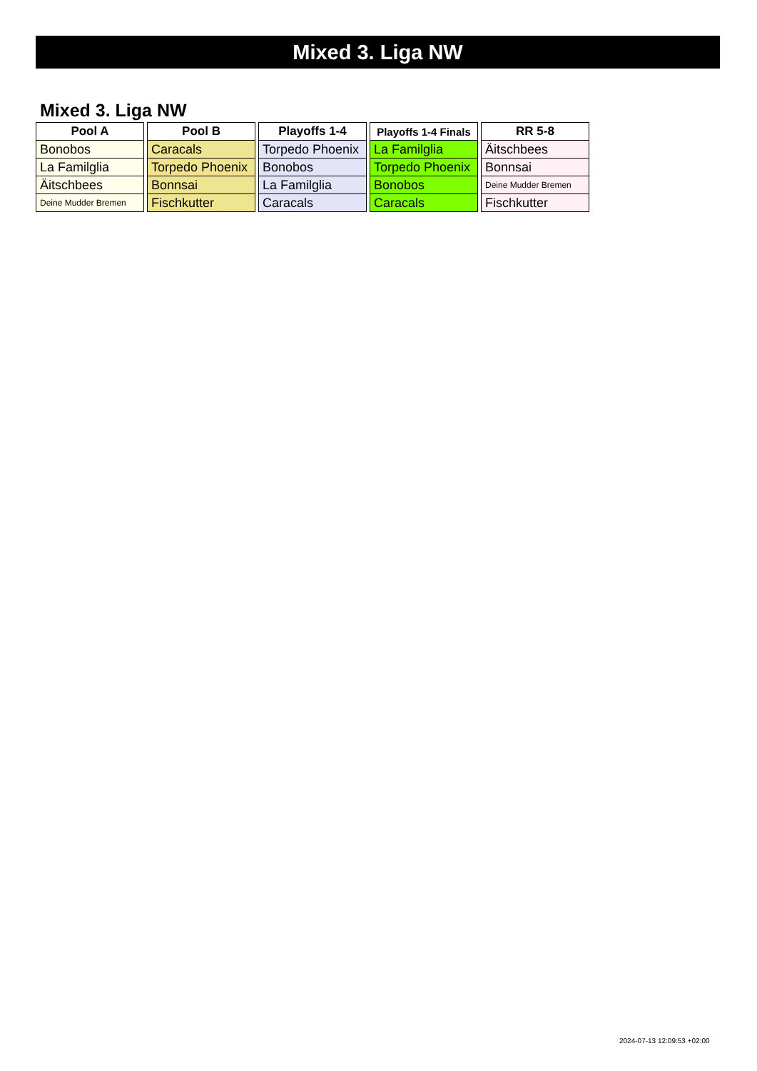Mixed 3. Liga NW
Mixed 3. Liga NW
| Pool A |
| --- |
| Bonobos |
| La Familglia |
| Äitschbees |
| Deine Mudder Bremen |
| Pool B |
| --- |
| Caracals |
| Torpedo Phoenix |
| Bonnsai |
| Fischkutter |
| Playoffs 1-4 |
| --- |
| Torpedo Phoenix |
| Bonobos |
| La Familglia |
| Caracals |
| Playoffs 1-4 Finals |
| --- |
| La Familglia |
| Torpedo Phoenix |
| Bonobos |
| Caracals |
| RR 5-8 |
| --- |
| Äitschbees |
| Bonnsai |
| Deine Mudder Bremen |
| Fischkutter |
2024-07-13 12:09:53 +02:00